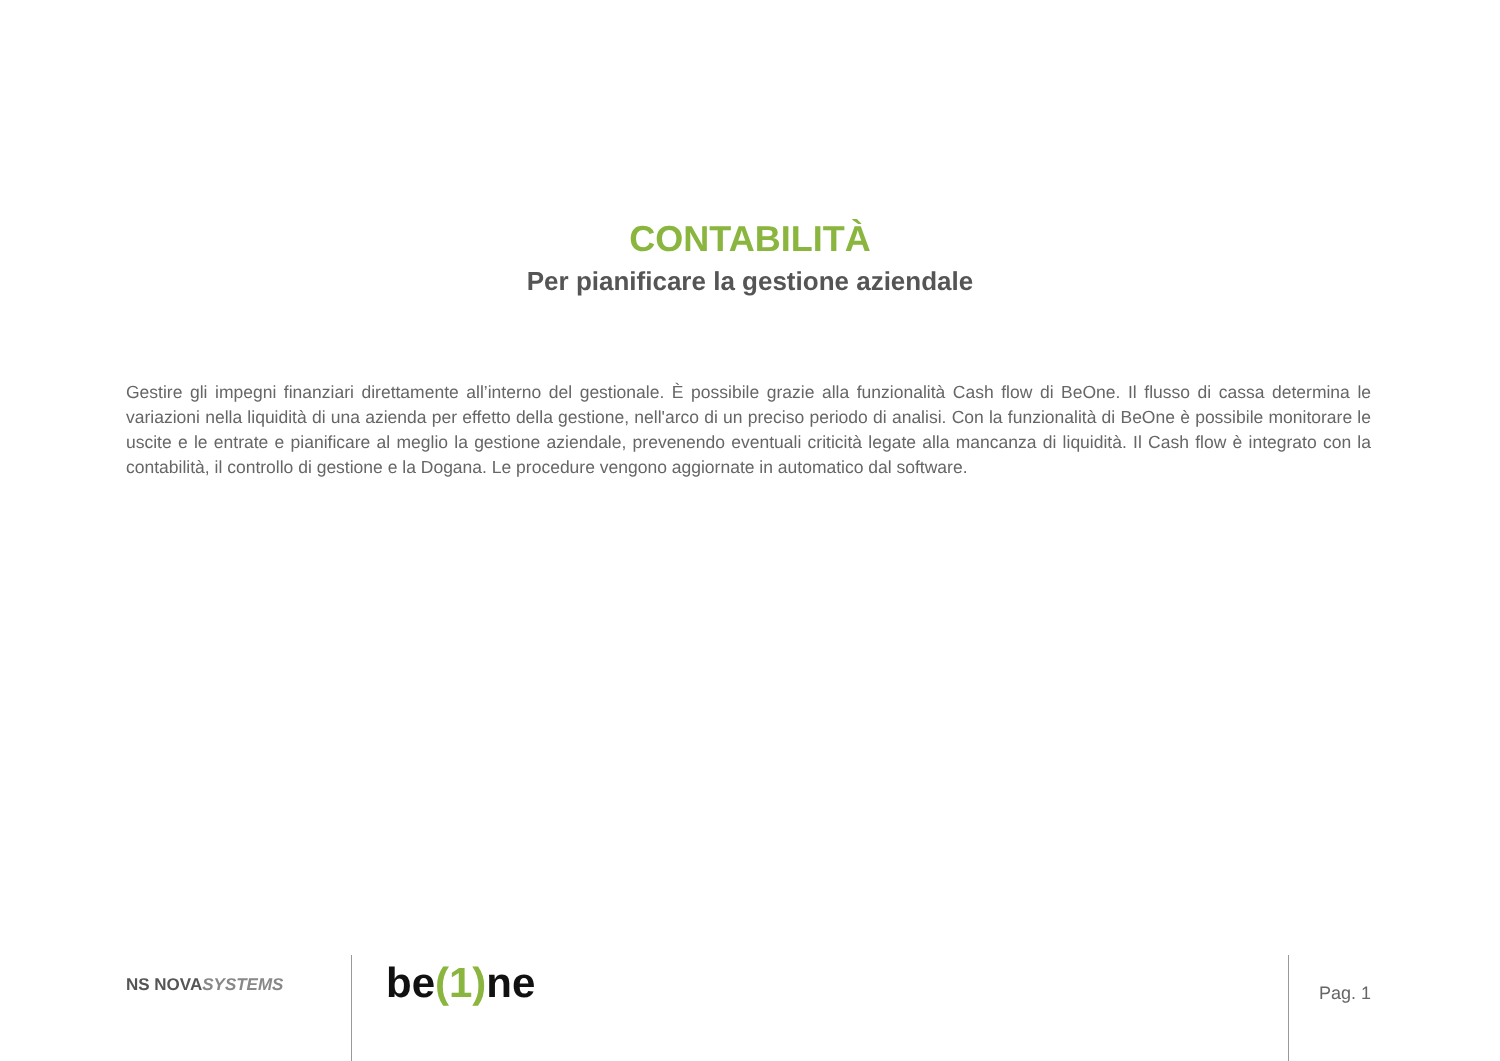CONTABILITÀ
Per pianificare la gestione aziendale
Gestire gli impegni finanziari direttamente all’interno del gestionale. È possibile grazie alla funzionalità Cash flow di BeOne. Il flusso di cassa determina le variazioni nella liquidità di una azienda per effetto della gestione, nell'arco di un preciso periodo di analisi. Con la funzionalità di BeOne è possibile monitorare le uscite e le entrate e pianificare al meglio la gestione aziendale, prevenendo eventuali criticità legate alla mancanza di liquidità. Il Cash flow è integrato con la contabilità, il controllo di gestione e la Dogana. Le procedure vengono aggiornate in automatico dal software.
NS NOVASYSTEMS
be(1) ne
Pag. 1